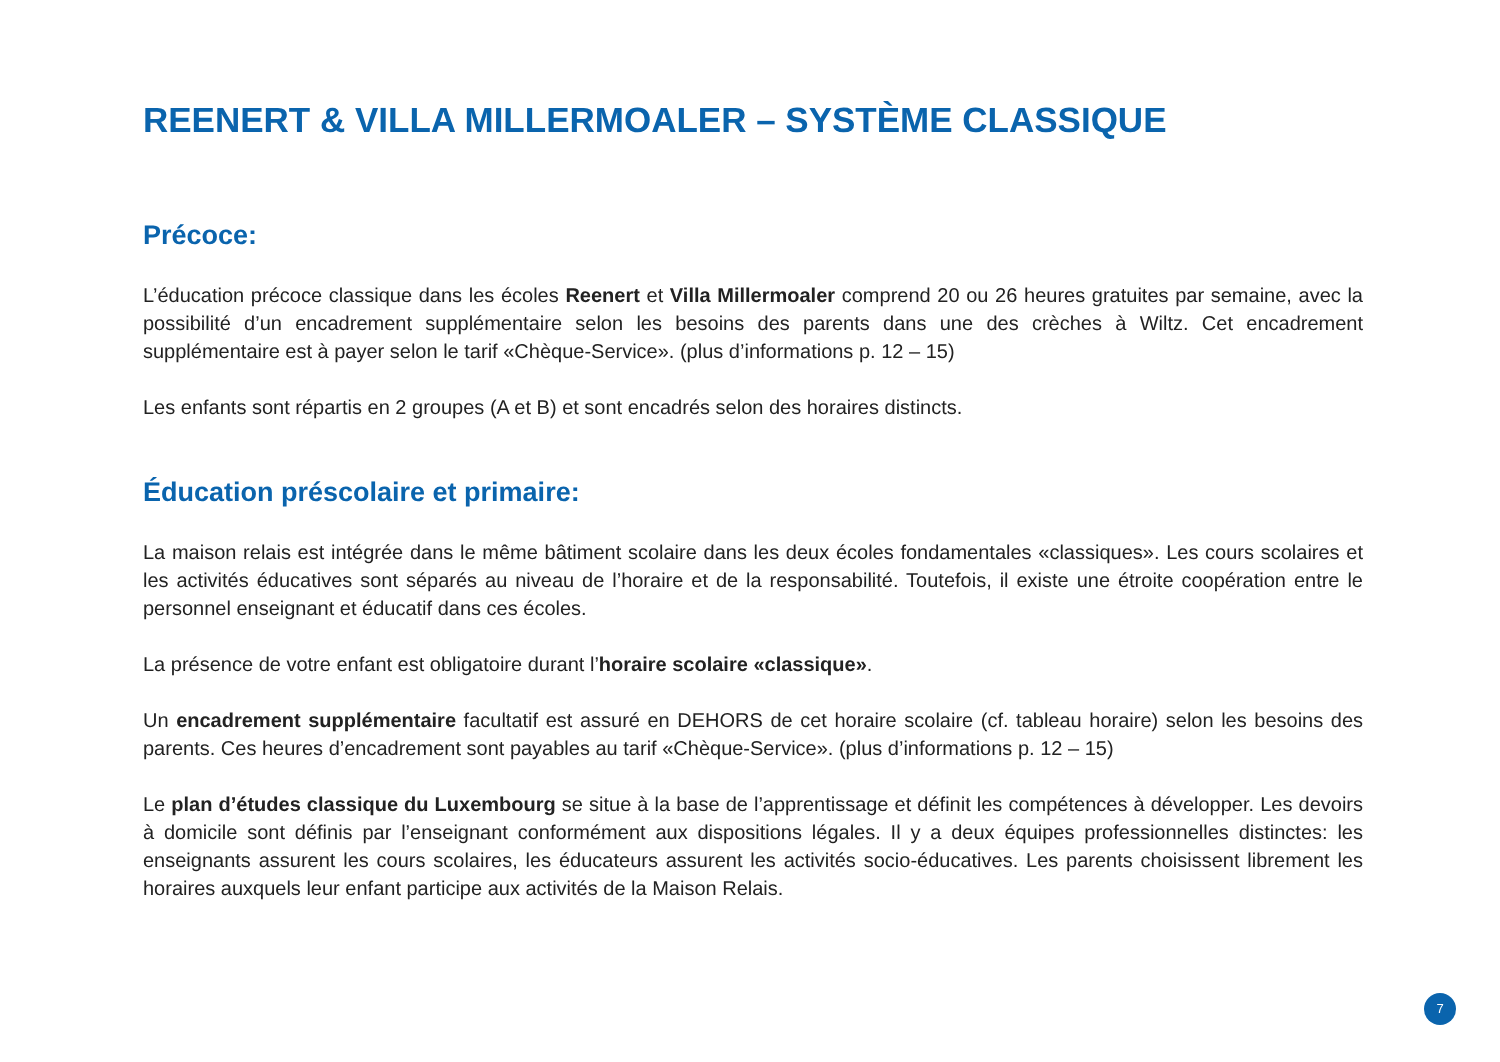REENERT & VILLA MILLERMOALER – SYSTÈME CLASSIQUE
Précoce:
L’éducation précoce classique dans les écoles Reenert et Villa Millermoaler comprend 20 ou 26 heures gratuites par semaine, avec la possibilité d’un encadrement supplémentaire selon les besoins des parents dans une des crèches à Wiltz. Cet encadrement supplémentaire est à payer selon le tarif «Chèque-Service». (plus d’informations p. 12 – 15)
Les enfants sont répartis en 2 groupes (A et B) et sont encadrés selon des horaires distincts.
Éducation préscolaire et primaire:
La maison relais est intégrée dans le même bâtiment scolaire dans les deux écoles fondamentales «classiques». Les cours scolaires et les activités éducatives sont séparés au niveau de l’horaire et de la responsabilité. Toutefois, il existe une étroite coopération entre le personnel enseignant et éducatif dans ces écoles.
La présence de votre enfant est obligatoire durant l’horaire scolaire «classique».
Un encadrement supplémentaire facultatif est assuré en DEHORS de cet horaire scolaire (cf. tableau horaire) selon les besoins des parents. Ces heures d’encadrement sont payables au tarif «Chèque-Service». (plus d’informations p. 12 – 15)
Le plan d’études classique du Luxembourg se situe à la base de l’apprentissage et définit les compétences à développer. Les devoirs à domicile sont définis par l’enseignant conformément aux dispositions légales. Il y a deux équipes professionnelles distinctes: les enseignants assurent les cours scolaires, les éducateurs assurent les activités socio-éducatives. Les parents choisissent librement les horaires auxquels leur enfant participe aux activités de la Maison Relais.
7